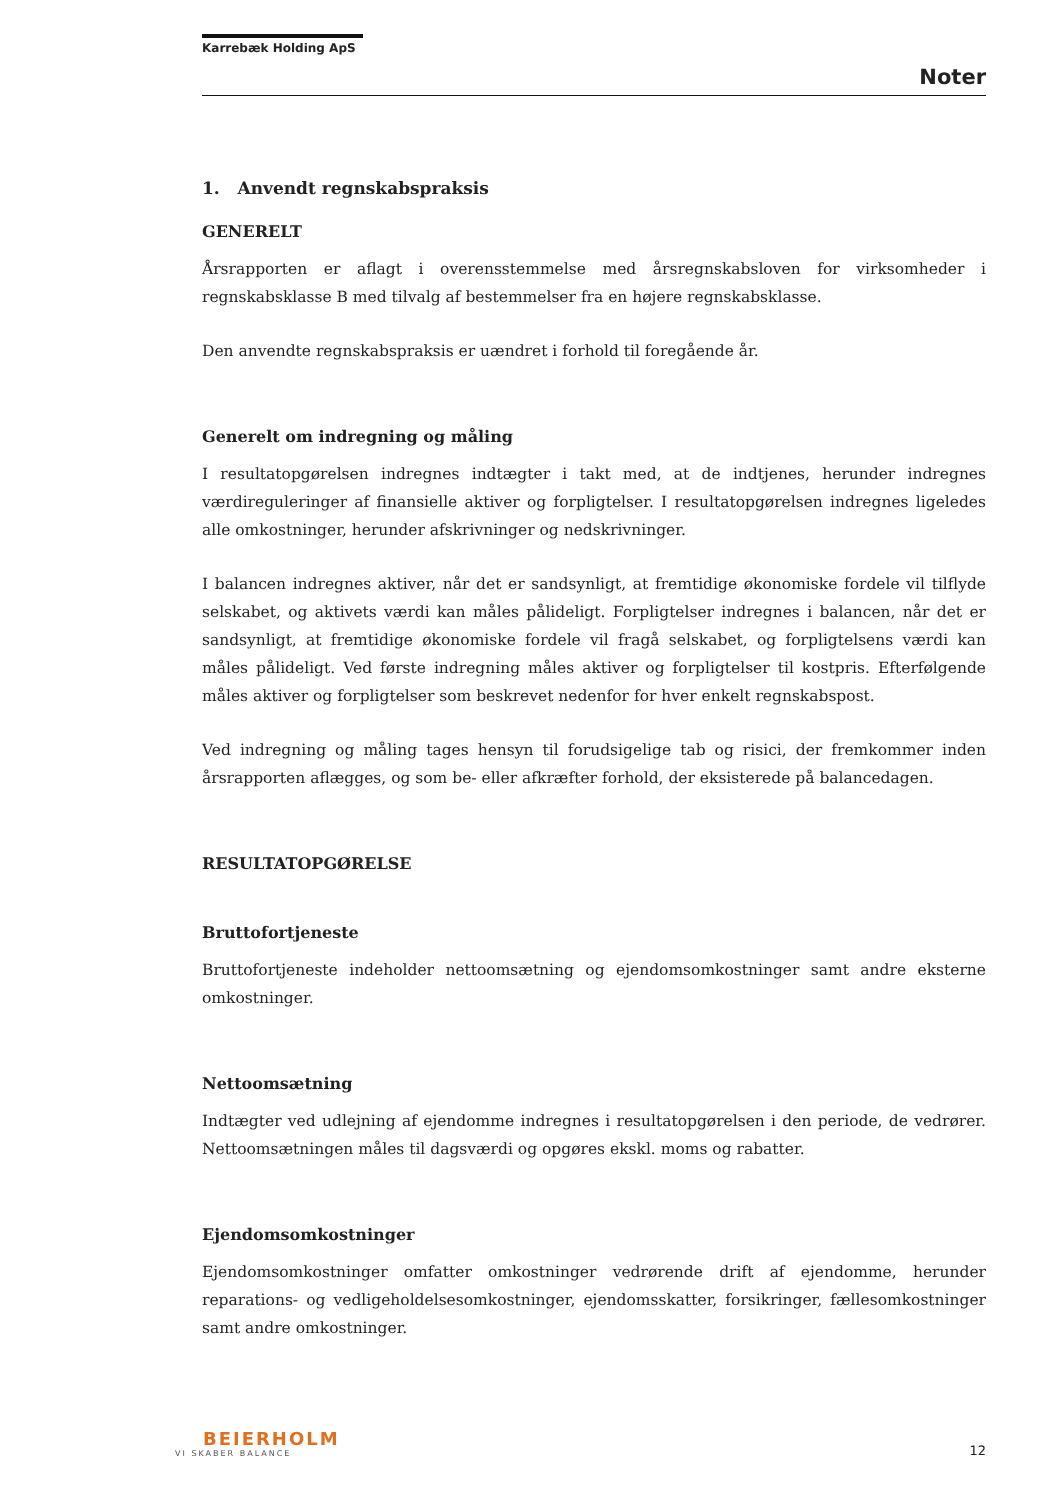Karrebæk Holding ApS
Noter
1. Anvendt regnskabspraksis
GENERELT
Årsrapporten er aflagt i overensstemmelse med årsregnskabsloven for virksomheder i regnskabsklasse B med tilvalg af bestemmelser fra en højere regnskabsklasse.
Den anvendte regnskabspraksis er uændret i forhold til foregående år.
Generelt om indregning og måling
I resultatopgørelsen indregnes indtægter i takt med, at de indtjenes, herunder indregnes værdireguleringer af finansielle aktiver og forpligtelser. I resultatopgørelsen indregnes ligeledes alle omkostninger, herunder afskrivninger og nedskrivninger.
I balancen indregnes aktiver, når det er sandsynligt, at fremtidige økonomiske fordele vil tilflyde selskabet, og aktivets værdi kan måles pålideligt. Forpligtelser indregnes i balancen, når det er sandsynligt, at fremtidige økonomiske fordele vil fragå selskabet, og forpligtelsens værdi kan måles pålideligt. Ved første indregning måles aktiver og forpligtelser til kostpris. Efterfølgende måles aktiver og forpligtelser som beskrevet nedenfor for hver enkelt regnskabspost.
Ved indregning og måling tages hensyn til forudsigelige tab og risici, der fremkommer inden årsrapporten aflægges, og som be- eller afkræfter forhold, der eksisterede på balancedagen.
RESULTATOPGØRELSE
Bruttofortjeneste
Bruttofortjeneste indeholder nettoomsætning og ejendomsomkostninger samt andre eksterne omkostninger.
Nettoomsætning
Indtægter ved udlejning af ejendomme indregnes i resultatopgørelsen i den periode, de vedrører. Nettoomsætningen måles til dagsværdi og opgøres ekskl. moms og rabatter.
Ejendomsomkostninger
Ejendomsomkostninger omfatter omkostninger vedrørende drift af ejendomme, herunder reparations- og vedligeholdelsesomkostninger, ejendomsskatter, forsikringer, fællesomkostninger samt andre omkostninger.
BEIERHOLM
VI SKABER BALANCE
12